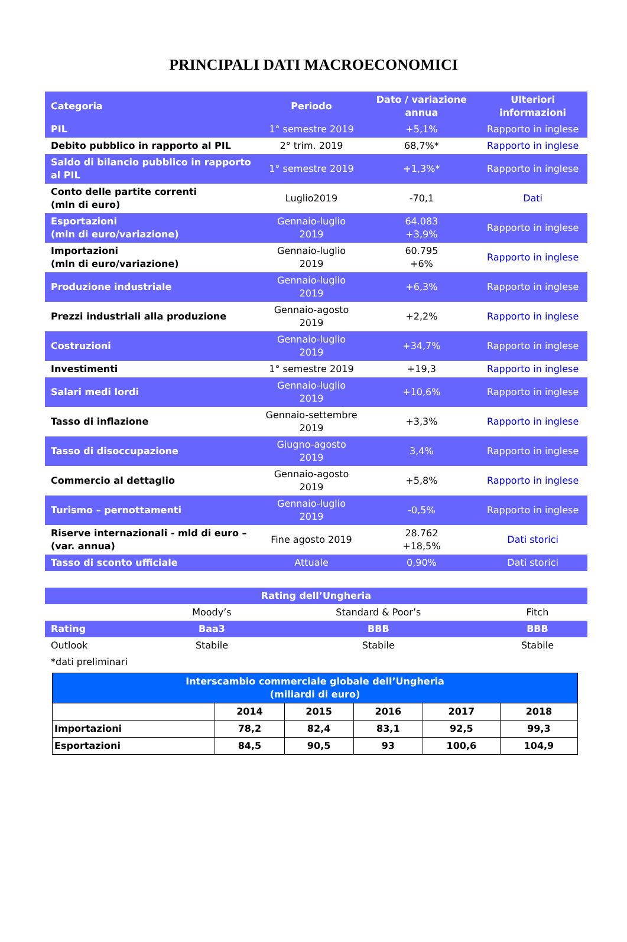PRINCIPALI DATI MACROECONOMICI
| Categoria | Periodo | Dato / variazione annua | Ulteriori informazioni |
| --- | --- | --- | --- |
| PIL | 1° semestre 2019 | +5,1% | Rapporto in inglese |
| Debito pubblico in rapporto al PIL | 2° trim. 2019 | 68,7%* | Rapporto in inglese |
| Saldo di bilancio pubblico in rapporto al PIL | 1° semestre 2019 | +1,3%* | Rapporto in inglese |
| Conto delle partite correnti (mln di euro) | Luglio2019 | -70,1 | Dati |
| Esportazioni (mln di euro/variazione) | Gennaio-luglio 2019 | 64.083 +3,9% | Rapporto in inglese |
| Importazioni (mln di euro/variazione) | Gennaio-luglio 2019 | 60.795 +6% | Rapporto in inglese |
| Produzione industriale | Gennaio-luglio 2019 | +6,3% | Rapporto in inglese |
| Prezzi industriali alla produzione | Gennaio-agosto 2019 | +2,2% | Rapporto in inglese |
| Costruzioni | Gennaio-luglio 2019 | +34,7% | Rapporto in inglese |
| Investimenti | 1° semestre 2019 | +19,3 | Rapporto in inglese |
| Salari medi lordi | Gennaio-luglio 2019 | +10,6% | Rapporto in inglese |
| Tasso di inflazione | Gennaio-settembre 2019 | +3,3% | Rapporto in inglese |
| Tasso di disoccupazione | Giugno-agosto 2019 | 3,4% | Rapporto in inglese |
| Commercio al dettaglio | Gennaio-agosto 2019 | +5,8% | Rapporto in inglese |
| Turismo – pernottamenti | Gennaio-luglio 2019 | -0,5% | Rapporto in inglese |
| Riserve internazionali - mld di euro – (var. annua) | Fine agosto 2019 | 28.762 +18,5% | Dati storici |
| Tasso di sconto ufficiale | Attuale | 0,90% | Dati storici |
| Rating dell’Ungheria | | | |
| | Moody’s | Standard & Poor’s | Fitch |
| Rating | Baa3 | BBB | BBB |
| Outlook | Stabile | Stabile | Stabile |
| *dati preliminari | | | |
| Interscambio commerciale globale dell’Ungheria (miliardi di euro) | | | | | |
| | 2014 | 2015 | 2016 | 2017 | 2018 |
| Importazioni | 78,2 | 82,4 | 83,1 | 92,5 | 99,3 |
| Esportazioni | 84,5 | 90,5 | 93 | 100,6 | 104,9 |